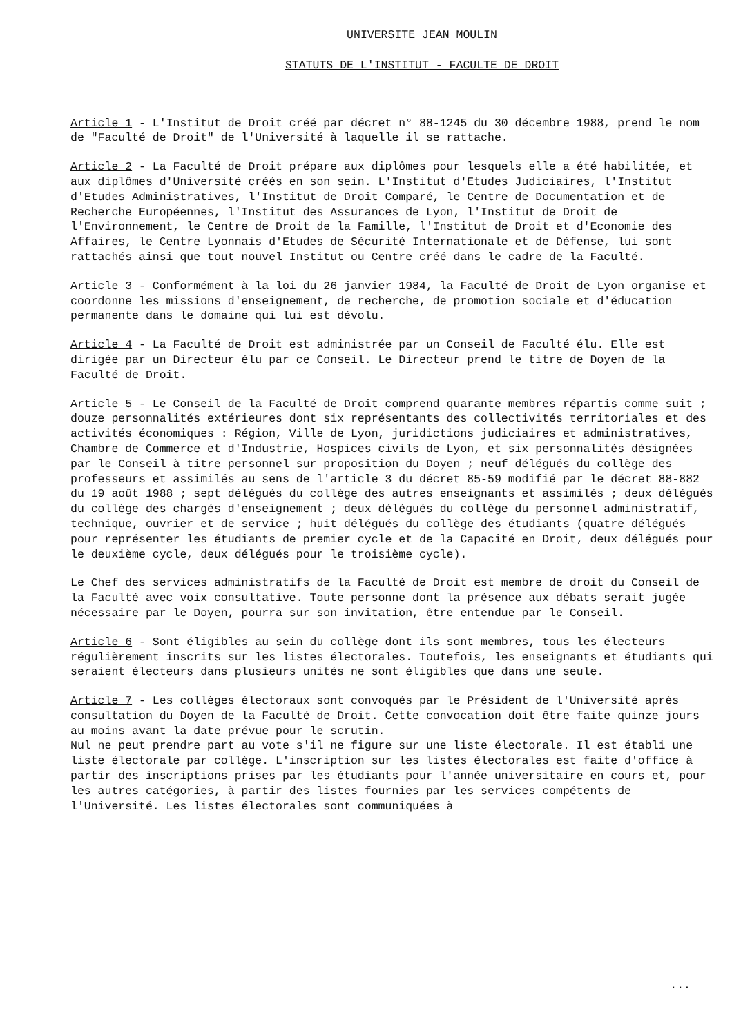UNIVERSITE JEAN MOULIN
STATUTS DE L'INSTITUT - FACULTE DE DROIT
Article 1 - L'Institut de Droit créé par décret n° 88-1245 du 30 décembre 1988, prend le nom de "Faculté de Droit" de l'Université à laquelle il se rattache.
Article 2 - La Faculté de Droit prépare aux diplômes pour lesquels elle a été habilitée, et aux diplômes d'Université créés en son sein. L'Institut d'Etudes Judiciaires, l'Institut d'Etudes Administratives, l'Institut de Droit Comparé, le Centre de Documentation et de Recherche Européennes, l'Institut des Assurances de Lyon, l'Institut de Droit de l'Environnement, le Centre de Droit de la Famille, l'Institut de Droit et d'Economie des Affaires, le Centre Lyonnais d'Etudes de Sécurité Internationale et de Défense, lui sont rattachés ainsi que tout nouvel Institut ou Centre créé dans le cadre de la Faculté.
Article 3 - Conformément à la loi du 26 janvier 1984, la Faculté de Droit de Lyon organise et coordonne les missions d'enseignement, de recherche, de promotion sociale et d'éducation permanente dans le domaine qui lui est dévolu.
Article 4 - La Faculté de Droit est administrée par un Conseil de Faculté élu. Elle est dirigée par un Directeur élu par ce Conseil. Le Directeur prend le titre de Doyen de la Faculté de Droit.
Article 5 - Le Conseil de la Faculté de Droit comprend quarante membres répartis comme suit ; douze personnalités extérieures dont six représentants des collectivités territoriales et des activités économiques : Région, Ville de Lyon, juridictions judiciaires et administratives, Chambre de Commerce et d'Industrie, Hospices civils de Lyon, et six personnalités désignées par le Conseil à titre personnel sur proposition du Doyen ; neuf délégués du collège des professeurs et assimilés au sens de l'article 3 du décret 85-59 modifié par le décret 88-882 du 19 août 1988 ; sept délégués du collège des autres enseignants et assimilés ; deux délégués du collège des chargés d'enseignement ; deux délégués du collège du personnel administratif, technique, ouvrier et de service ; huit délégués du collège des étudiants (quatre délégués pour représenter les étudiants de premier cycle et de la Capacité en Droit, deux délégués pour le deuxième cycle, deux délégués pour le troisième cycle).
Le Chef des services administratifs de la Faculté de Droit est membre de droit du Conseil de la Faculté avec voix consultative. Toute personne dont la présence aux débats serait jugée nécessaire par le Doyen, pourra sur son invitation, être entendue par le Conseil.
Article 6 - Sont éligibles au sein du collège dont ils sont membres, tous les électeurs régulièrement inscrits sur les listes électorales. Toutefois, les enseignants et étudiants qui seraient électeurs dans plusieurs unités ne sont éligibles que dans une seule.
Article 7 - Les collèges électoraux sont convoqués par le Président de l'Université après consultation du Doyen de la Faculté de Droit. Cette convocation doit être faite quinze jours au moins avant la date prévue pour le scrutin.
Nul ne peut prendre part au vote s'il ne figure sur une liste électorale. Il est établi une liste électorale par collège. L'inscription sur les listes électorales est faite d'office à partir des inscriptions prises par les étudiants pour l'année universitaire en cours et, pour les autres catégories, à partir des listes fournies par les services compétents de l'Université. Les listes électorales sont communiquées à
...